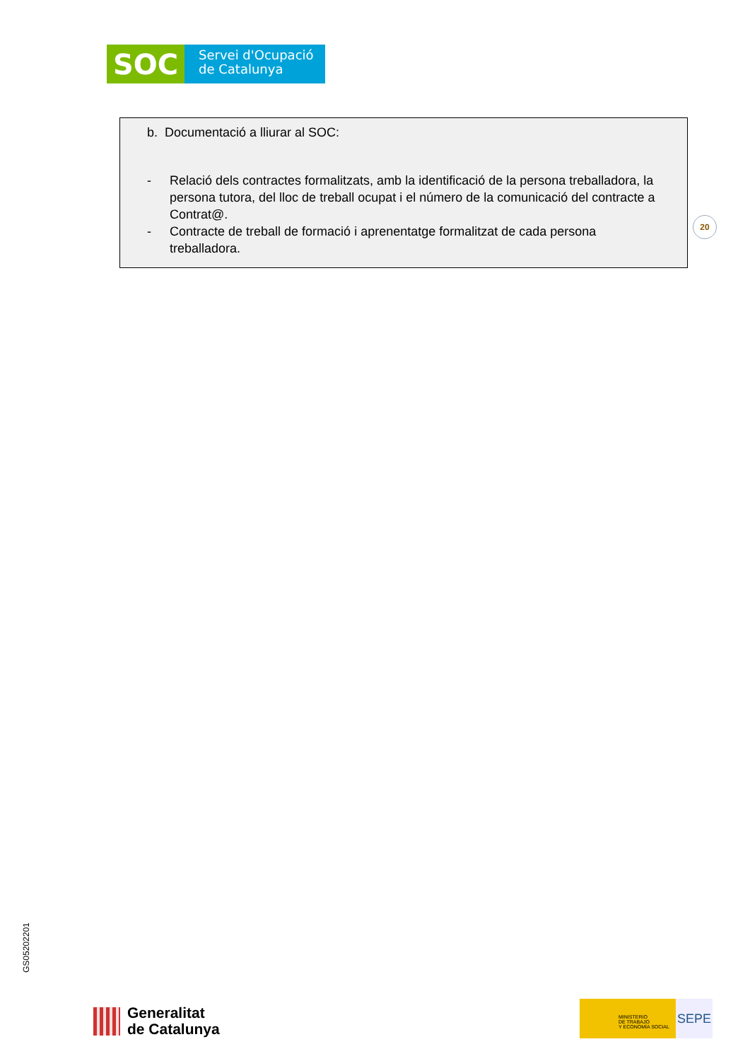SOC
Servei d'Ocupació
de Catalunya
b. Documentació a lliurar al SOC:
- Relació dels contractes formalitzats, amb la identificació de la persona treballadora, la persona tutora, del lloc de treball ocupat i el número de la comunicació del contracte a Contrat@.
- Contracte de treball de formació i aprenentatge formalitzat de cada persona treballadora.
20
GS05202201
Generalitat
de Catalunya
MINISTERIO
DE TRABAJO
Y ECONOMÍA SOCIAL
SEPE